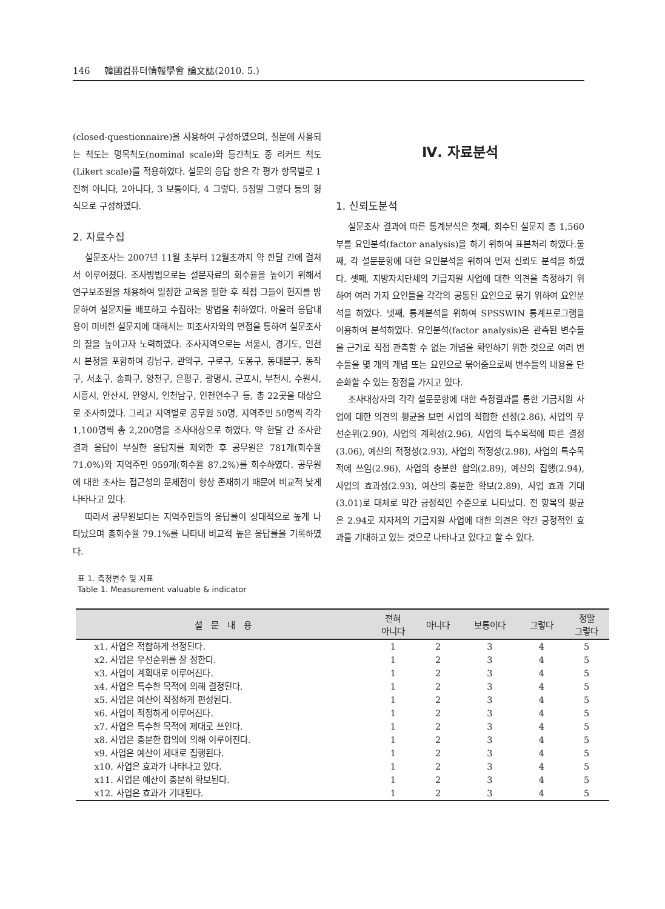146 韓國컴퓨터情報學會 論文誌(2010. 5.)
(closed-questionnaire)을 사용하여 구성하였으며, 질문에 사용되는 척도는 명목척도(nominal scale)와 등간척도 중 리커트 척도(Likert scale)를 적용하였다. 설문의 응답 항은 각 평가 항목별로 1전혀 아니다, 2아니다, 3 보통이다, 4 그렇다, 5정말 그렇다 등의 형식으로 구성하였다.
2. 자료수집
설문조사는 2007년 11월 초부터 12월초까지 약 한달 간에 걸쳐서 이루어졌다. 조사방법으로는 설문자료의 회수율을 높이기 위해서 연구보조원을 채용하여 일정한 교육을 필한 후 직접 그들이 현지를 방문하여 설문지를 배포하고 수집하는 방법을 취하였다. 아울러 응답내용이 미비한 설문지에 대해서는 피조사자와의 면접을 통하여 설문조사의 질을 높이고자 노력하였다. 조사지역으로는 서울시, 경기도, 인천시 본청을 포함하여 강남구, 관악구, 구로구, 도봉구, 동대문구, 동작구, 서초구, 송파구, 양천구, 은평구, 광명시, 군포시, 부천시, 수원시, 시흥시, 안산시, 안양시, 인천남구, 인천연수구 등, 총 22곳을 대상으로 조사하였다. 그리고 지역별로 공무원 50명, 지역주민 50명씩 각각 1,100명씩 총 2,200명을 조사대상으로 하였다. 약 한달 간 조사한 결과 응답이 부실한 응답지를 제외한 후 공무원은 781개(회수율 71.0%)와 지역주민 959개(회수율 87.2%)를 회수하였다. 공무원에 대한 조사는 접근성의 문제점이 항상 존재하기 때문에 비교적 낮게 나타나고 있다.
따라서 공무원보다는 지역주민들의 응답률이 상대적으로 높게 나타났으며 총회수율 79.1%를 나타내 비교적 높은 응답률을 기록하였다.
Ⅳ. 자료분석
1. 신뢰도분석
설문조사 결과에 따른 통계분석은 첫째, 회수된 설문지 총 1,560부를 요인분석(factor analysis)을 하기 위하여 표본처리 하였다.둘째, 각 설문문항에 대한 요인분석을 위하여 먼저 신뢰도 분석을 하였다. 셋째, 지방자치단체의 기금지원 사업에 대한 의견을 측정하기 위하여 여러 가지 요인들을 각각의 공통된 요인으로 묶기 위하여 요인분석을 하였다. 넷째, 통계분석을 위하여 SPSSWIN 통계프로그램을 이용하여 분석하였다. 요인분석(factor analysis)은 관측된 변수들을 근거로 직접 관측할 수 없는 개념을 확인하기 위한 것으로 여러 변수들을 몇 개의 개념 또는 요인으로 묶어줌으로써 변수들의 내용을 단순화할 수 있는 장점을 가지고 있다.
조사대상자의 각각 설문문항에 대한 측정결과를 통한 기금지원 사업에 대한 의견의 평균을 보면 사업의 적합한 선정(2.86), 사업의 우선순위(2.90), 사업의 계획성(2.96), 사업의 특수목적에 따른 결정(3.06), 예산의 적정성(2.93), 사업의 적정성(2.98), 사업의 특수목적에 쓰임(2.96), 사업의 충분한 합의(2.89), 예산의 집행(2.94), 사업의 효과성(2.93), 예산의 충분한 확보(2.89), 사업 효과 기대(3.01)로 대체로 약간 긍정적인 수준으로 나타났다. 전 항목의 평균은 2.94로 지자체의 기금지원 사업에 대한 의견은 약간 긍정적인 효과를 기대하고 있는 것으로 나타나고 있다고 할 수 있다.
표 1. 측정변수 및 지표
Table 1. Measurement valuable & indicator
| 설 문 내 용 | 전혀 아니다 | 아니다 | 보통이다 | 그렇다 | 정말 그렇다 |
| --- | --- | --- | --- | --- | --- |
| x1. 사업은 적합하게 선정된다. | 1 | 2 | 3 | 4 | 5 |
| x2. 사업은 우선순위를 잘 정한다. | 1 | 2 | 3 | 4 | 5 |
| x3. 사업이 계획대로 이루어진다. | 1 | 2 | 3 | 4 | 5 |
| x4. 사업은 특수한 목적에 의해 결정된다. | 1 | 2 | 3 | 4 | 5 |
| x5. 사업은 예산이 적정하게 편성된다. | 1 | 2 | 3 | 4 | 5 |
| x6. 사업이 적정하게 이루어진다. | 1 | 2 | 3 | 4 | 5 |
| x7. 사업은 특수한 목적에 제대로 쓰인다. | 1 | 2 | 3 | 4 | 5 |
| x8. 사업은 충분한 합의에 의해 이루어진다. | 1 | 2 | 3 | 4 | 5 |
| x9. 사업은 예산이 제대로 집행된다. | 1 | 2 | 3 | 4 | 5 |
| x10. 사업은 효과가 나타나고 있다. | 1 | 2 | 3 | 4 | 5 |
| x11. 사업은 예산이 충분히 확보된다. | 1 | 2 | 3 | 4 | 5 |
| x12. 사업은 효과가 기대된다. | 1 | 2 | 3 | 4 | 5 |